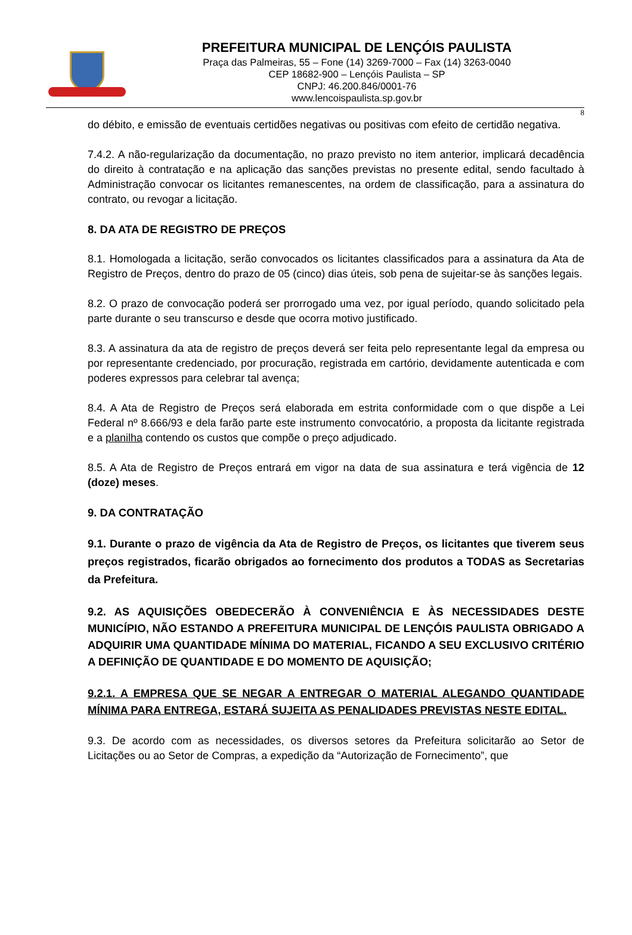PREFEITURA MUNICIPAL DE LENÇÓIS PAULISTA
Praça das Palmeiras, 55 – Fone (14) 3269-7000 – Fax (14) 3263-0040
CEP 18682-900 – Lençóis Paulista – SP
CNPJ: 46.200.846/0001-76
www.lencoispaulista.sp.gov.br
8
do débito, e emissão de eventuais certidões negativas ou positivas com efeito de certidão negativa.
7.4.2. A não-regularização da documentação, no prazo previsto no item anterior, implicará decadência do direito à contratação e na aplicação das sanções previstas no presente edital, sendo facultado à Administração convocar os licitantes remanescentes, na ordem de classificação, para a assinatura do contrato, ou revogar a licitação.
8. DA ATA DE REGISTRO DE PREÇOS
8.1. Homologada a licitação, serão convocados os licitantes classificados para a assinatura da Ata de Registro de Preços, dentro do prazo de 05 (cinco) dias úteis, sob pena de sujeitar-se às sanções legais.
8.2. O prazo de convocação poderá ser prorrogado uma vez, por igual período, quando solicitado pela parte durante o seu transcurso e desde que ocorra motivo justificado.
8.3. A assinatura da ata de registro de preços deverá ser feita pelo representante legal da empresa ou por representante credenciado, por procuração, registrada em cartório, devidamente autenticada e com poderes expressos para celebrar tal avença;
8.4. A Ata de Registro de Preços será elaborada em estrita conformidade com o que dispõe a Lei Federal nº 8.666/93 e dela farão parte este instrumento convocatório, a proposta da licitante registrada e a planilha contendo os custos que compõe o preço adjudicado.
8.5. A Ata de Registro de Preços entrará em vigor na data de sua assinatura e terá vigência de 12 (doze) meses.
9. DA CONTRATAÇÃO
9.1. Durante o prazo de vigência da Ata de Registro de Preços, os licitantes que tiverem seus preços registrados, ficarão obrigados ao fornecimento dos produtos a TODAS as Secretarias da Prefeitura.
9.2. AS AQUISIÇÕES OBEDECERÃO À CONVENIÊNCIA E ÀS NECESSIDADES DESTE MUNICÍPIO, NÃO ESTANDO A PREFEITURA MUNICIPAL DE LENÇÓIS PAULISTA OBRIGADO A ADQUIRIR UMA QUANTIDADE MÍNIMA DO MATERIAL, FICANDO A SEU EXCLUSIVO CRITÉRIO A DEFINIÇÃO DE QUANTIDADE E DO MOMENTO DE AQUISIÇÃO;
9.2.1. A EMPRESA QUE SE NEGAR A ENTREGAR O MATERIAL ALEGANDO QUANTIDADE MÍNIMA PARA ENTREGA, ESTARÁ SUJEITA AS PENALIDADES PREVISTAS NESTE EDITAL.
9.3. De acordo com as necessidades, os diversos setores da Prefeitura solicitarão ao Setor de Licitações ou ao Setor de Compras, a expedição da “Autorização de Fornecimento”, que